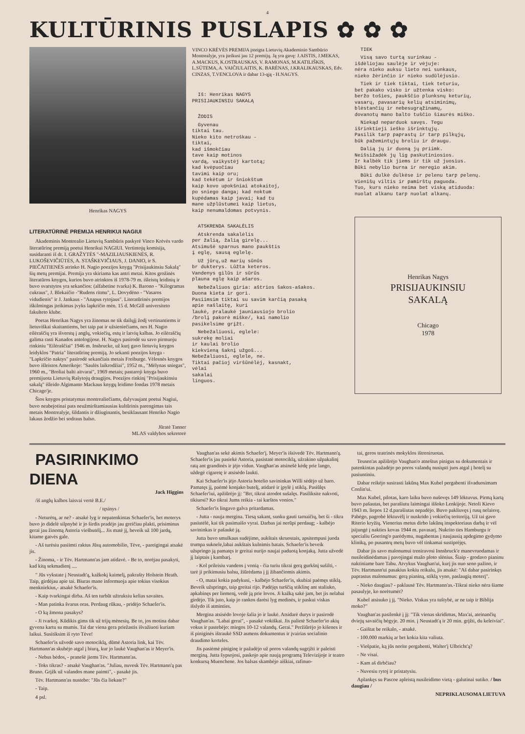4
KULTŪRINIS PUSLAPIS ✿ ✿ ✿
Henrikas NAGYS
LITERATŪRINĖ PREMIJA HENRIKUI NAGIUI
Akademinis Montrealio Lietuvių Sambūris paskyrė Vinco Krėvės vardo literatūrinę premiją poetui Henrikui NAGIUI. Vertintojų komisija, susidaranti iš dr. I. GRAŽYTĖS "-MAZILIAUSKIENĖS, R. LUKOŠEVIČIŪTĖS, A. STAŠKEVIČIAUS, J. DANIO, ir S. PIEČAITIENĖS atrinko H. Nagio poezijos knygą "Prisijaukinsiu Sakalą" šių metų premijai. Premija yra skiriama kas antri metai. Kitos grožinės literatūros knygos, kurios buvo atrinktos iš 1978-79 m. išleistų leidinių ir buvo svarstytos yra sekančios: (alfabetine tvarka) K. Barono - "Kilogramas cukraus", J. Blekaičio -"Rudens ritmu", L. Dovydėno - "Vasaros vidudienis" ir J. Jankaus - "Anapus rytojaus". Literatūrinės premijos iškilmingas įteikimas įvyks lapkričio mėn. 15 d. McGill universiteto fakulteto klube.
Poetas Henrikas Nagys yra žinomas ne tik dailųjį žodį vertinantiems ir lietuviškai skaitantiems, bet taip pat ir užsieniečiams, nes H. Nagio eilėraščių yra išverstų į anglų, vokiečių, estų ir latvių kalbas. Jo eilėraščių galima rasti Kanados antologijose. H. Nagys pasirodė su savo pirmuoju rinkiniu "Eilėraščiai" 1946 m. Insbrucke, už kurį gavo lietuvių knygos leidyklos "Patria" literatūrinę premiją. Jo sekanti poezijos knyga - "Lapkričio naktys" pasirodė sekančiais metais Freiburge. Vėlesnės knygos buvo išleistos Amerikoje: "Saulės laikrodžiai", 1952 m., "Mėlynas sniegas", 1960 m., "Broliai balti aitvarai", 1969 metais; pastaroji knyga buvo premijuota Lietuvių Rašytojų draugijos. Poezijos rinkinį "Prisijaukinsiu sakalą" išleido Algimanto Mackaus knygų leidimo fondas 1978 metais Chicago'je.
Šios knygos pristatymas montrealiečiams, dalyvaujant poetui Nagiui, buvo neabejotinai pats neužmirštamiausias kultūrinis parengimas tais metais Montrealyje, šildantis ir džiuginantis, besiklausant Henriko Nagio lakaus žodžio bei sodraus balso.
Jūratė Tanner
MLAS valdybos sekretorė
VINCO KRĖVĖS PREMIJA įsteigta Lietuvių Akademinio Sambūrio Montrealyje, yra įteikusi jau 12 premijų. Ją yra gavę: J.AISTIS, J.MEKAS, A.MACKUS, K.OSTRAUSKAS, V. RAMONAS, M.KATILIŠKIS, L.SŪTEMA, A. VAIČIULAITIS, K. BARĖNAS, J.KRALIKAUSKAS, Edv. CINZAS, T.VENCLOVA ir dabar 13-ąją - H.NAGYS.
Iš: Henrikas NAGYS
PRISIJAUKINSIU SAKALĄ
ŽODIS
Gyvenau
tiktai tau.
Nieko kito netroškau -
tiktai,
kad išmokčiau
tave kaip motinos
vardą, vaikystėj kartotą;
kad kvėpuočiau
tavimi kaip oru;
kad tekėtum ir šniokštum
kaip kovo upokšniai atokaitoj,
po sniego danga; kad noktum
kupėdamas kaip javai; kad tu
mane užplūstumei kaip lietus,
kaip nenumaldomas potvynis.
ATSKRENDA SAKALĖLIS
Atskrenda sakalėlis
per žalią, žalią girelę...
Atsimušė sparnus mano paukštis
į eglę, sausą eglelę.
Už jūrų,už marių sūnūs
br dukterys. Lūžta keteros.
Vandenys gilūs ir sūrūs
plauna eglę kaip ašaros.
Nebežaliuos giria: aštrios šakos-ašakos.
Duona kieta ir gori.
Pasiimsim tiktai su savim karčią pasaką
apie našlaitę, kuri
laukė, pralaukė jauniausiojo brolio
/brolį pakorė miške/, kai namolio
pasikelsime grįžt.
Nebežaliuosi, eglele:
sukrekę moliai
ir kaulai brolio
kiekvieną šaknį užgoš...
Nebežaliuosi, eglele, ne.
Tiktai pačioj viršūnėlėj, kasnakt,
vėlai
sakalai
linguos.
TIEK
Visą savo turtą surinkau -
išdėliojau saulėje ir vėjuje:
nėra nieko auksu lieto nei sunkaus,
nieko žėrinčio ir nieko sudūlėjusio.
Tiek ir tiek tiktai, tiek teturiu,
bet pakako visko ir užtenka visko:
beržo tošies, paukščio plunksnų keturių,
vasarų, pavasarių kelių atsiminimų,
blėstančių ir nebesugrąžinamų,
dovanotų mano balto tuščio šiaurės miško.
Niekąd neparduok savęs. Tegu
išrinktieji ieško išrinktųjų.
Pasilik tarp paprastų ir tarp pilkųjų,
būk pažemintųjų broliu ir draugu.
Dalią jų ir duoną jų priimk.
Neišsižadėk jų lig paskutiniosios.
Ir kalbėk tik jiems ir tik už juosius.
Būki nebylio burna ir neregio akim.
Būki dulkė dulkėse ir pelenu tarp pelenų.
Vienišų viltis ir pamirštų paguoda.
Tuo, kurs nieko neima bet viską atiduoda:
nuolat alkanu tarp nuolat alkanų.
Henrikas Nagys
PRISIJAUKINSIU
SAKALĄ
Chicago
1978
PASIRINKIMO
DIENA
Jack Higgins
/iš anglų kalbos laisvai vertė B.E./
/ tęsinys /
- Neturėtų, ar ne? - atsakė lyg ir nepatenkintas Schaefer'is, bet moterys buvo jo didelė silpnybė ir jo širdis pradėjo jau greičiau plakti, prisiminus gerai jau žinomą Astoria viešbutėlį... Jis matė jį, beveik už 100 jardų, kitame gatvės gale.
- Aš turėsiu pasiimti raktus Jūsų automobilio, Tėve, - pareigingai atsakė jis.
- Žinoma, - ir Tėv. Hartmann'as jam atidavė. - Be to, norėjau pasakyti, kad kitą sekmadienį ....
" Jūs vykstate į Neustadt'ą, kažkokį kaimelį, pakrašty Holstein Heath. Taip, girdėjau apie tai. Biuras mane informuoja apie tokius visokius menkniekius,- atsakė Schaefer'is.
- Kaip tvarkingai dirba. Aš ten turbūt užtruksiu kelias savaites.
- Man patinka švarus oras. Perdaug rūkau, - pridėjo Schaefer'is.
- O ką žmona pasakys?
- Ji tvarkoj. Kūdikis gims tik už trijų mėnesių. Be to, jos motina dabar gyvena kartu su mumis. Tai dar viena gera priežastis išvažiuoti kuriam laikui. Susitiksim iš ryto Tėve!
Schaefer'is užvedė savo motociklą, dūmė Astoria link, kai Tėv. Hartmann'as skubėjo atgal į biurą, kur jo laukė Vaughan'as ir Meyer'is.
- Nebus bėdos, - pranešė jiems Tėv. Hartmann'as.
- Toks tikras? - atsakė Vaughan'as. "Juliau, nuvesk Tėv. Hartmann'ą pas Bruno. Grįžk už valandos mane paimti", - pasakė jis.
Tėv. Hartmann'as nustebo: "Jūs čia liekate?"
- Taip.
4 psl.
Vaughan'as sekė akimis Schaefer'į. Meyer'is išsivedė Tėv. Hartmann'ą. Schaefer'is jau pasiekė Astoria, pasistatė motociklą, užrakino užpakalinį ratą ant grandinės ir įėjo vidun. Vaughan'as atsinešė kėdę prie lango, uždegė cigaretę ir atsisėdo laukti.
Kai Schaefer'is įėjo Astoria hotelio savininkas Willi sėdėjo už baro. Pamatęs jį, paėmė konjako butelį, atidarė ir įpylė į stiklą. Pasiūlęs Schaefer'iui, apžiūrėjo jį: "Brr, tikrai atrodot sušalęs. Pasiliksite nakvoti, tikiuosi? Ko tikrai Jums reikia - tai karštos vonios."
Schaefer'is lingavo galva pritardamas.
- Jutta - nauja mergina. Tiesą sakant, sunku gauti tarnaičių, bet ši - tikra pasiutėlė, kai tik pasimaišo vyrai. Darbas jai nerūpi perdaug; - kalbėjo savininkas ir pašaukė ją.
Jutta buvo smulkaus sudėjimo, aukštais skruostais, apsitempusi juoda trumpa suknele,labai aukštais kulnimis batais. Schaefer'is beveik užspringo ją pamatęs ir greitai nurijo naujai paduotą konjaką. Jutta užvedė jį laiptais į kambarį.
- Kol prileisiu vandens į vonią - čia turiu tikrai gerą gurkšnį sušilti, - tarė ji prikimusiu balsu, žiūrėdama į jį žibančiomis akimis.
- O, matai kokia padykusi, - kalbėjo Schaefer'is, skubiai paėmęs stiklą. Beveik užspringo, taip greitai rijo. Padėjęs turščią stiklinę ant staliuko, apkabinęs per liemenį, vedė ją prie lovos. Ji kažką sakė jam, bet jis nelabai girdėjo. Tik juto, kaip jo rankos darėsi lyg medinės, ir paskui viskas išslydo iš atminties.
Mergina atsisėdo lovoje šalia jo ir laukė. Atsidarė durys ir pasirodė Vaughan'as. "Labai gerai", - pasakė vokiškai. Jis palietė Schaefer'io akių vokus ir pastebėjo: miegos 10-12 valandų. Gerai." Peržiūrėjo jo kišenes ir iš piniginės ištraukė SSD asmens dokumentus ir įvairias socialinio draudimo korteles.
Jis pasiėmė piniginę ir pažadėjo už poros valandų sugrįžti ir paleisti merginą. Jutta šypsojosi, paskojo apie naują programą Televizijoje ir teatro konkursą Muenchene. Jos balsas skambėjo aiškiai, rafinuo-
tai, geros teatrinės mokyklos ištreniruotas.
Teusen'as apžiūrėjo Vaughan'o atneštus pinigus su dokumentais ir patenkintas pažadėjo po poros valandų nusiųsti juos atgal į hotelį su pasiuntiniu.
Dabar reikėjo susirasti lakūną Max Kubel pergabenti išvaduosimam Conlin'ui.
Max Kubel, pilotas, karo laiku buvo nušovęs 149 lėktuvus. Pirmą kartą buvo pašautas, bet parašiutu laimingai iššoko Lenkijoje. Netoli Kievo 1943 m. liepos 12 d.parašiutas nepadėjo. Buvo pakliuvęs į rusų nelaisvę. Pabėgo, pagrobė lėktuvėlį ir nuskrido į vokiečių teritoriją. Už tai gavo Riterio kryžių. Vienerius metus dirbo lakūnų inspektoriaus darbą ir vėl įsijungė į nakties kovas 1944 m. pavasarį. Nukrito ties Hamburgu ir specialiu Goering'o parėdymu, nugabentas į naujausią apdegimo gydymo kliniką, po pusantrų metų buvo vėl tinkamai sustiprėjęs.
Dabar jis savo malonumui treniravosi Innsbruck'e manevruodamas ir nusileidinėdamas į pavojingai mažo ploto slėnius. Šiaip - grodavo pianinu naktiniame bare Tabu. Atvykus Vaughan'ui, kurį jis nuo seno pažino, ir Tėv. Hartmann'ui pasakius kokiu reikalu, jis atsakė: "Aš dabar pasirinkęs paprastus malonumus: gerą pianiną, stiklą vyno, paslaugią moterį".
- Nieko daugiau? - paklausė Tėv. Hartmann'as.-Tikrai nieko nėra šiame pasaulyje, ko norėtumėt?
Kubel atsisuko į jį. "Nieko. Viskas yra tuštybė, ar ne taip ir Biblija moko?"
Vaughan'as pasilenkė į jį: "Tik vienas skridimas, Max'ai, ateinančių dviejų savaičių bėgyje. 20 min. į Neustadt'ą ir 20 min. grįžti, du keleiviai".
- Gaištat be reikalo, - atsakė.
- 100.000 markių ar bet kokia kita valiuta.
- Viešpatie, ką jūs norite pergabenti, Walter'į Ulbricht'ą?
- Ne visai.
- Kam aš dirbčiau?
- Nuvesiu rytoj ir pristatysiu.
Aplankęs su Pascoe apleistą nusileidimo vietą - galutinai sutiko. / bus daugiau /
NEPRIKLAUSOMA LIETUVA